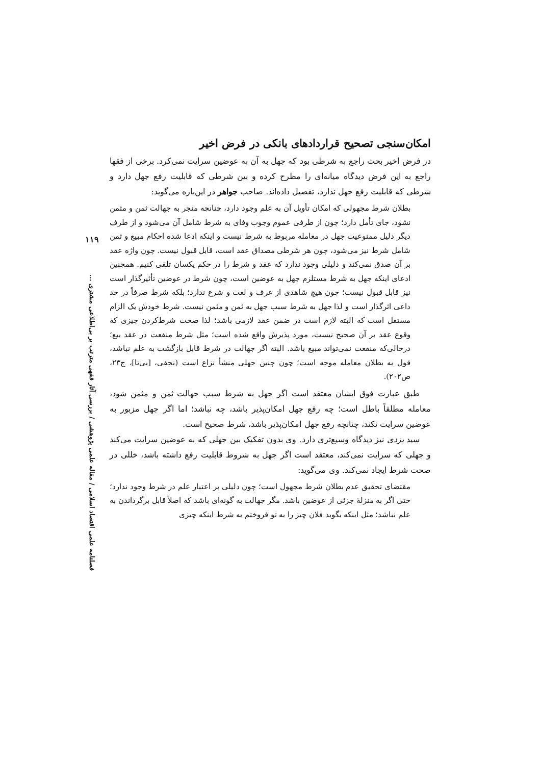۱۱۹
فصلنامه علمی اقتصاد اسلامی / مقاله علمی پژوهشی / بررسی آثار فقهی مترتب بر بی‌اطلاعی مشتری ...
امکان‌سنجی تصحیح قراردادهای بانکی در فرض اخیر
در فرض اخیر بحث راجع به شرطی بود که جهل به آن به عوضین سرایت نمی‌کرد. برخی از فقها راجع به این فرض دیدگاه میانه‌ای را مطرح کرده و بین شرطی که قابلیت رفع جهل دارد و شرطی که قابلیت رفع جهل ندارد، تفصیل داده‌اند. صاحب جواهر در این‌باره می‌گوید:
بطلان شرط مجهولی که امکان تأویل آن به علم وجود دارد، چنانچه منجر به جهالت ثمن و مثمن نشود، جای تأمل دارد؛ چون از طرفی عموم وجوب وفای به شرط شامل آن می‌شود و از طرف دیگر دلیل ممنوعیت جهل در معامله مربوط به شرط نیست و اینکه ادعا شده احکام مبیع و ثمن شامل شرط نیز می‌شود، چون هر شرطی مصداق عقد است، قابل قبول نیست. چون واژه عقد بر آن صدق نمی‌کند و دلیلی وجود ندارد که عقد و شرط را در حکم یکسان تلقی کنیم. همچنین ادعای اینکه جهل به شرط مستلزم جهل به عوضین است، چون شرط در عوضین تأثیرگذار است نیز قابل قبول نیست؛ چون هیچ شاهدی از عرف و لغت و شرع ندارد؛ بلکه شرط صرفاً در حد داعی اثرگذار است و لذا جهل به شرط سبب جهل به ثمن و مثمن نیست. شرط خودش یک الزام مستقل است که البته لازم است در ضمن عقد لازمی باشد؛ لذا صحت شرط‌کردن چیزی که وقوع عقد بر آن صحیح نیست، مورد پذیرش واقع شده است؛ مثل شرط منفعت در عقد بیع؛ درحالی‌که منفعت نمی‌تواند مبیع باشد. البته اگر جهالت در شرط قابل بازگشت به علم نباشد، قول به بطلان معامله موجه است؛ چون چنین جهلی منشأ نزاع است (نجفی، [بی‌تا]، ج۲۳، ص۲۰۲).
طبق عبارت فوق ایشان معتقد است اگر جهل به شرط سبب جهالت ثمن و مثمن شود، معامله مطلقاً باطل است؛ چه رفع جهل امکان‌پذیر باشد، چه نباشد؛ اما اگر جهل مزبور به عوضین سرایت نکند، چنانچه رفع جهل امکان‌پذیر باشد، شرط صحیح است.
سید یزدی نیز دیدگاه وسیع‌تری دارد. وی بدون تفکیک بین جهلی که به عوضین سرایت می‌کند و جهلی که سرایت نمی‌کند، معتقد است اگر جهل به شروط قابلیت رفع داشته باشد، خللی در صحت شرط ایجاد نمی‌کند. وی می‌گوید:
مقتضای تحقیق عدم بطلان شرط مجهول است؛ چون دلیلی بر اعتبار علم در شرط وجود ندارد؛ حتی اگر به منزلهٔ جزئی از عوضین باشد. مگر جهالت به گونه‌ای باشد که اصلاً قابل برگرداندن به علم نباشد؛ مثل اینکه بگوید فلان چیز را به تو فروختم به شرط اینکه چیزی